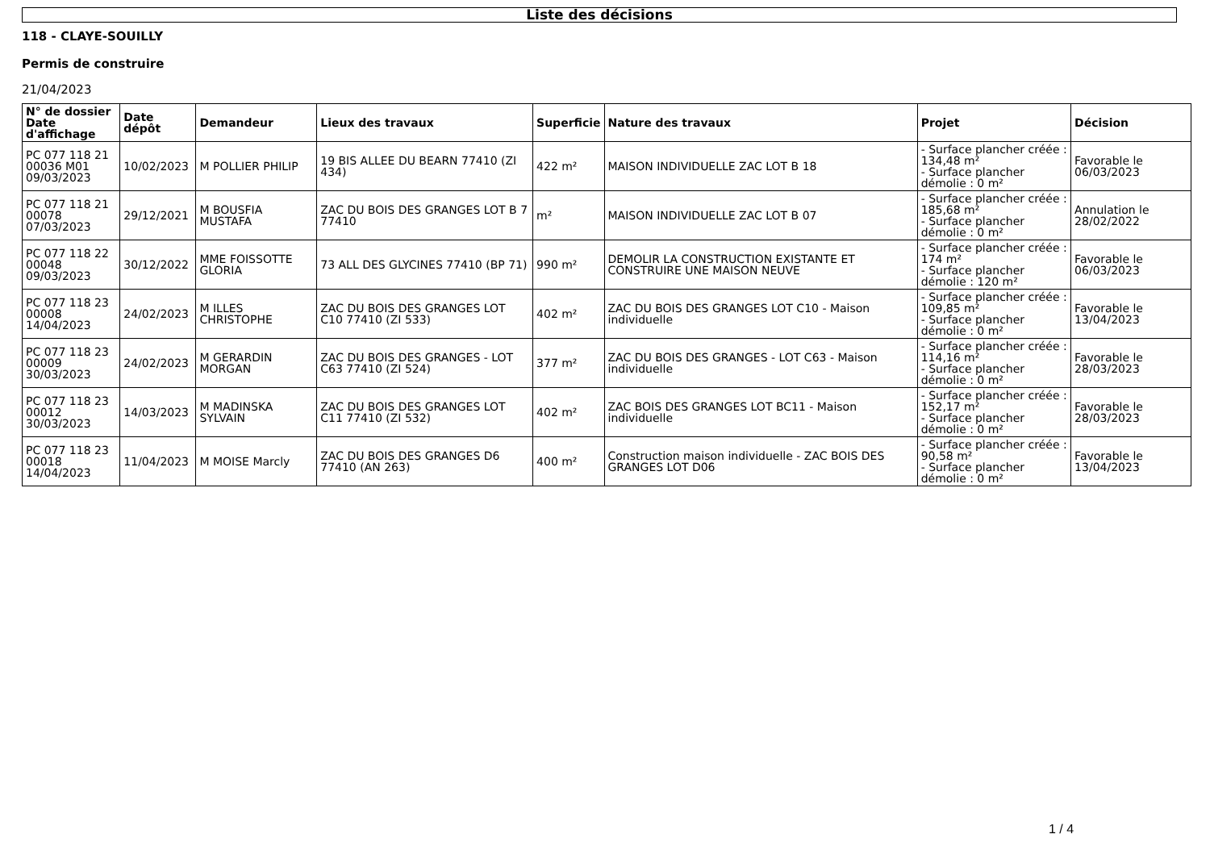Liste des décisions
118 - CLAYE-SOUILLY
Permis de construire
21/04/2023
| N° de dossier Date d'affichage | Date dépôt | Demandeur | Lieux des travaux | Superficie | Nature des travaux | Projet | Décision |
| --- | --- | --- | --- | --- | --- | --- | --- |
| PC 077 118 21 00036 M01 09/03/2023 | 10/02/2023 | M POLLIER PHILIP | 19 BIS ALLEE DU BEARN 77410 (ZI 434) | 422 m² | MAISON INDIVIDUELLE ZAC LOT B 18 | - Surface plancher créée : 134,48 m² - Surface plancher démolie : 0 m² | Favorable le 06/03/2023 |
| PC 077 118 21 00078 07/03/2023 | 29/12/2021 | M BOUSFIA MUSTAFA | ZAC DU BOIS DES GRANGES LOT B 7 77410 | m² | MAISON INDIVIDUELLE ZAC LOT B 07 | - Surface plancher créée : 185,68 m² - Surface plancher démolie : 0 m² | Annulation le 28/02/2022 |
| PC 077 118 22 00048 09/03/2023 | 30/12/2022 | MME FOISSOTTE GLORIA | 73 ALL DES GLYCINES 77410 (BP 71) | 990 m² | DEMOLIR LA CONSTRUCTION EXISTANTE ET CONSTRUIRE UNE MAISON NEUVE | - Surface plancher créée : 174 m² - Surface plancher démolie : 120 m² | Favorable le 06/03/2023 |
| PC 077 118 23 00008 14/04/2023 | 24/02/2023 | M ILLES CHRISTOPHE | ZAC DU BOIS DES GRANGES LOT C10 77410 (ZI 533) | 402 m² | ZAC DU BOIS DES GRANGES LOT C10 - Maison individuelle | - Surface plancher créée : 109,85 m² - Surface plancher démolie : 0 m² | Favorable le 13/04/2023 |
| PC 077 118 23 00009 30/03/2023 | 24/02/2023 | M GERARDIN MORGAN | ZAC DU BOIS DES GRANGES - LOT C63 77410 (ZI 524) | 377 m² | ZAC DU BOIS DES GRANGES - LOT C63 - Maison individuelle | - Surface plancher créée : 114,16 m² - Surface plancher démolie : 0 m² | Favorable le 28/03/2023 |
| PC 077 118 23 00012 30/03/2023 | 14/03/2023 | M MADINSKA SYLVAIN | ZAC DU BOIS DES GRANGES LOT C11 77410 (ZI 532) | 402 m² | ZAC BOIS DES GRANGES LOT BC11 - Maison individuelle | - Surface plancher créée : 152,17 m² - Surface plancher démolie : 0 m² | Favorable le 28/03/2023 |
| PC 077 118 23 00018 14/04/2023 | 11/04/2023 | M MOISE Marcly | ZAC DU BOIS DES GRANGES D6 77410 (AN 263) | 400 m² | Construction maison individuelle - ZAC BOIS DES GRANGES LOT D06 | - Surface plancher créée : 90,58 m² - Surface plancher démolie : 0 m² | Favorable le 13/04/2023 |
1 / 4